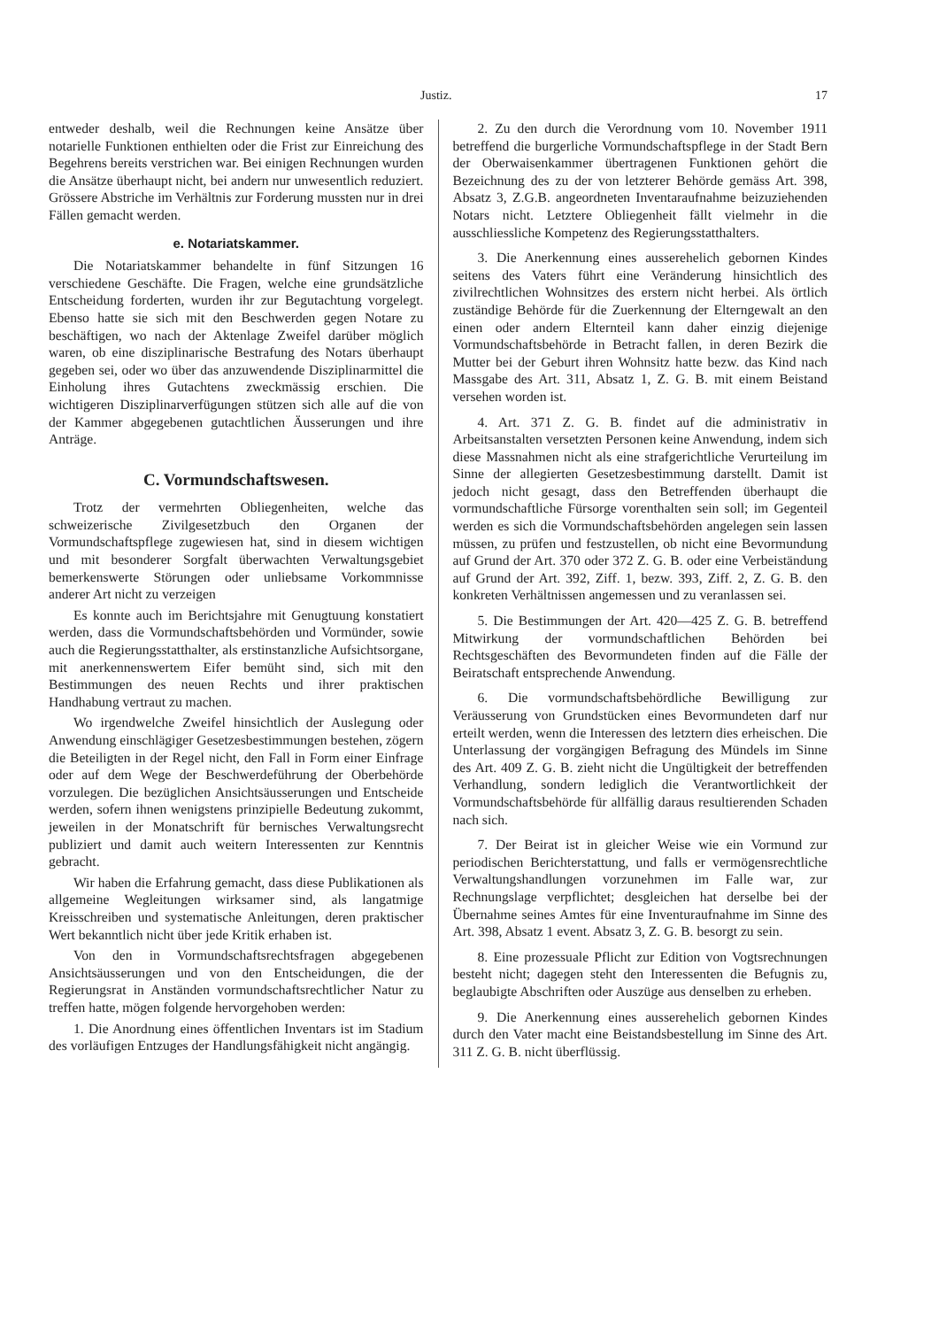Justiz. 17
entweder deshalb, weil die Rechnungen keine Ansätze über notarielle Funktionen enthielten oder die Frist zur Einreichung des Begehrens bereits verstrichen war. Bei einigen Rechnungen wurden die Ansätze überhaupt nicht, bei andern nur unwesentlich reduziert. Grössere Abstriche im Verhältnis zur Forderung mussten nur in drei Fällen gemacht werden.
e. Notariatskammer.
Die Notariatskammer behandelte in fünf Sitzungen 16 verschiedene Geschäfte. Die Fragen, welche eine grundsätzliche Entscheidung forderten, wurden ihr zur Begutachtung vorgelegt. Ebenso hatte sie sich mit den Beschwerden gegen Notare zu beschäftigen, wo nach der Aktenlage Zweifel darüber möglich waren, ob eine disziplinarische Bestrafung des Notars überhaupt gegeben sei, oder wo über das anzuwendende Disziplinarmittel die Einholung ihres Gutachtens zweckmässig erschien. Die wichtigeren Disziplinarverfügungen stützen sich alle auf die von der Kammer abgegebenen gutachtlichen Äusserungen und ihre Anträge.
C. Vormundschaftswesen.
Trotz der vermehrten Obliegenheiten, welche das schweizerische Zivilgesetzbuch den Organen der Vormundschaftspflege zugewiesen hat, sind in diesem wichtigen und mit besonderer Sorgfalt überwachten Verwaltungsgebiet bemerkenswerte Störungen oder unliebsame Vorkommnisse anderer Art nicht zu verzeigen
Es konnte auch im Berichtsjahre mit Genugtuung konstatiert werden, dass die Vormundschaftsbehörden und Vormünder, sowie auch die Regierungsstatthalter, als erstinstanzliche Aufsichtsorgane, mit anerkennenswertem Eifer bemüht sind, sich mit den Bestimmungen des neuen Rechts und ihrer praktischen Handhabung vertraut zu machen.
Wo irgendwelche Zweifel hinsichtlich der Auslegung oder Anwendung einschlägiger Gesetzesbestimmungen bestehen, zögern die Beteiligten in der Regel nicht, den Fall in Form einer Einfrage oder auf dem Wege der Beschwerdeführung der Oberbehörde vorzulegen. Die bezüglichen Ansichtsäusserungen und Entscheide werden, sofern ihnen wenigstens prinzipielle Bedeutung zukommt, jeweilen in der Monatschrift für bernisches Verwaltungsrecht publiziert und damit auch weitern Interessenten zur Kenntnis gebracht.
Wir haben die Erfahrung gemacht, dass diese Publikationen als allgemeine Wegleitungen wirksamer sind, als langatmige Kreisschreiben und systematische Anleitungen, deren praktischer Wert bekanntlich nicht über jede Kritik erhaben ist.
Von den in Vormundschaftsrechtsfragen abgegebenen Ansichtsäusserungen und von den Entscheidungen, die der Regierungsrat in Anständen vormundschaftsrechtlicher Natur zu treffen hatte, mögen folgende hervorgehoben werden:
1. Die Anordnung eines öffentlichen Inventars ist im Stadium des vorläufigen Entzuges der Handlungsfähigkeit nicht angängig.
2. Zu den durch die Verordnung vom 10. November 1911 betreffend die burgerliche Vormundschaftspflege in der Stadt Bern der Oberwaisenkammer übertragenen Funktionen gehört die Bezeichnung des zu der von letzterer Behörde gemäss Art. 398, Absatz 3, Z.G.B. angeordneten Inventaraufnahme beizuziehenden Notars nicht. Letztere Obliegenheit fällt vielmehr in die ausschliessliche Kompetenz des Regierungsstatthalters.
3. Die Anerkennung eines ausserehelich gebornen Kindes seitens des Vaters führt eine Veränderung hinsichtlich des zivilrechtlichen Wohnsitzes des erstern nicht herbei. Als örtlich zuständige Behörde für die Zuerkennung der Elterngewalt an den einen oder andern Elternteil kann daher einzig diejenige Vormundschaftsbehörde in Betracht fallen, in deren Bezirk die Mutter bei der Geburt ihren Wohnsitz hatte bezw. das Kind nach Massgabe des Art. 311, Absatz 1, Z. G. B. mit einem Beistand versehen worden ist.
4. Art. 371 Z. G. B. findet auf die administrativ in Arbeitsanstalten versetzten Personen keine Anwendung, indem sich diese Massnahmen nicht als eine strafgerichtliche Verurteilung im Sinne der allegierten Gesetzesbestimmung darstellt. Damit ist jedoch nicht gesagt, dass den Betreffenden überhaupt die vormundschaftliche Fürsorge vorenthalten sein soll; im Gegenteil werden es sich die Vormundschaftsbehörden angelegen sein lassen müssen, zu prüfen und festzustellen, ob nicht eine Bevormundung auf Grund der Art. 370 oder 372 Z. G. B. oder eine Verbeiständung auf Grund der Art. 392, Ziff. 1, bezw. 393, Ziff. 2, Z. G. B. den konkreten Verhältnissen angemessen und zu veranlassen sei.
5. Die Bestimmungen der Art. 420—425 Z. G. B. betreffend Mitwirkung der vormundschaftlichen Behörden bei Rechtsgeschäften des Bevormundeten finden auf die Fälle der Beiratschaft entsprechende Anwendung.
6. Die vormundschaftsbehördliche Bewilligung zur Veräusserung von Grundstücken eines Bevormundeten darf nur erteilt werden, wenn die Interessen des letztern dies erheischen. Die Unterlassung der vorgängigen Befragung des Mündels im Sinne des Art. 409 Z. G. B. zieht nicht die Ungültigkeit der betreffenden Verhandlung, sondern lediglich die Verantwortlichkeit der Vormundschaftsbehörde für allfällig daraus resultierenden Schaden nach sich.
7. Der Beirat ist in gleicher Weise wie ein Vormund zur periodischen Berichterstattung, und falls er vermögensrechtliche Verwaltungshandlungen vorzunehmen im Falle war, zur Rechnungslage verpflichtet; desgleichen hat derselbe bei der Übernahme seines Amtes für eine Inventuraufnahme im Sinne des Art. 398, Absatz 1 event. Absatz 3, Z. G. B. besorgt zu sein.
8. Eine prozessuale Pflicht zur Edition von Vogtsrechnungen besteht nicht; dagegen steht den Interessenten die Befugnis zu, beglaubigte Abschriften oder Auszüge aus denselben zu erheben.
9. Die Anerkennung eines ausserehelich gebornen Kindes durch den Vater macht eine Beistandsbestellung im Sinne des Art. 311 Z. G. B. nicht überflüssig.